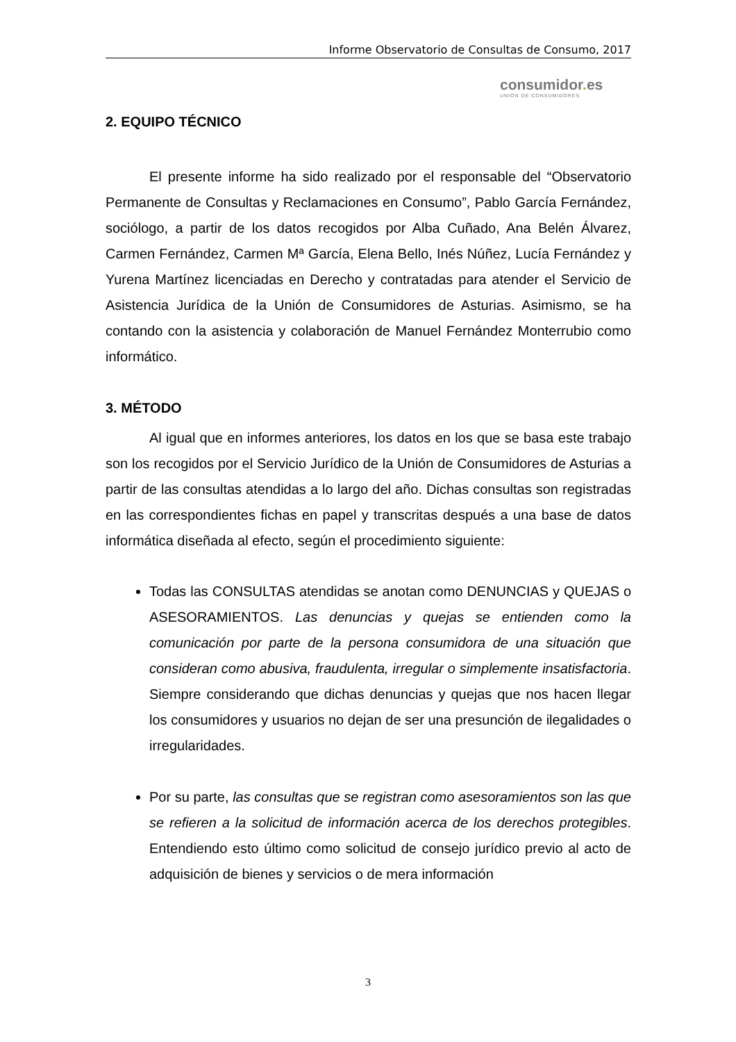Informe Observatorio de Consultas de Consumo, 2017
consumidor. es
UNIÓN DE CONSUMIDORES
2. EQUIPO TÉCNICO
El presente informe ha sido realizado por el responsable del “Observatorio Permanente de Consultas y Reclamaciones en Consumo”, Pablo García Fernández, sociólogo, a partir de los datos recogidos por Alba Cuñado, Ana Belén Álvarez, Carmen Fernández, Carmen Mª García, Elena Bello, Inés Núñez, Lucía Fernández y Yurena Martínez licenciadas en Derecho y contratadas para atender el Servicio de Asistencia Jurídica de la Unión de Consumidores de Asturias. Asimismo, se ha contando con la asistencia y colaboración de Manuel Fernández Monterrubio como informático.
3. MÉTODO
Al igual que en informes anteriores, los datos en los que se basa este trabajo son los recogidos por el Servicio Jurídico de la Unión de Consumidores de Asturias a partir de las consultas atendidas a lo largo del año. Dichas consultas son registradas en las correspondientes fichas en papel y transcritas después a una base de datos informática diseñada al efecto, según el procedimiento siguiente:
Todas las CONSULTAS atendidas se anotan como DENUNCIAS y QUEJAS o ASESORAMIENTOS. Las denuncias y quejas se entienden como la comunicación por parte de la persona consumidora de una situación que consideran como abusiva, fraudulenta, irregular o simplemente insatisfactoria. Siempre considerando que dichas denuncias y quejas que nos hacen llegar los consumidores y usuarios no dejan de ser una presunción de ilegalidades o irregularidades.
Por su parte, las consultas que se registran como asesoramientos son las que se refieren a la solicitud de información acerca de los derechos protegibles. Entendiendo esto último como solicitud de consejo jurídico previo al acto de adquisición de bienes y servicios o de mera información
3